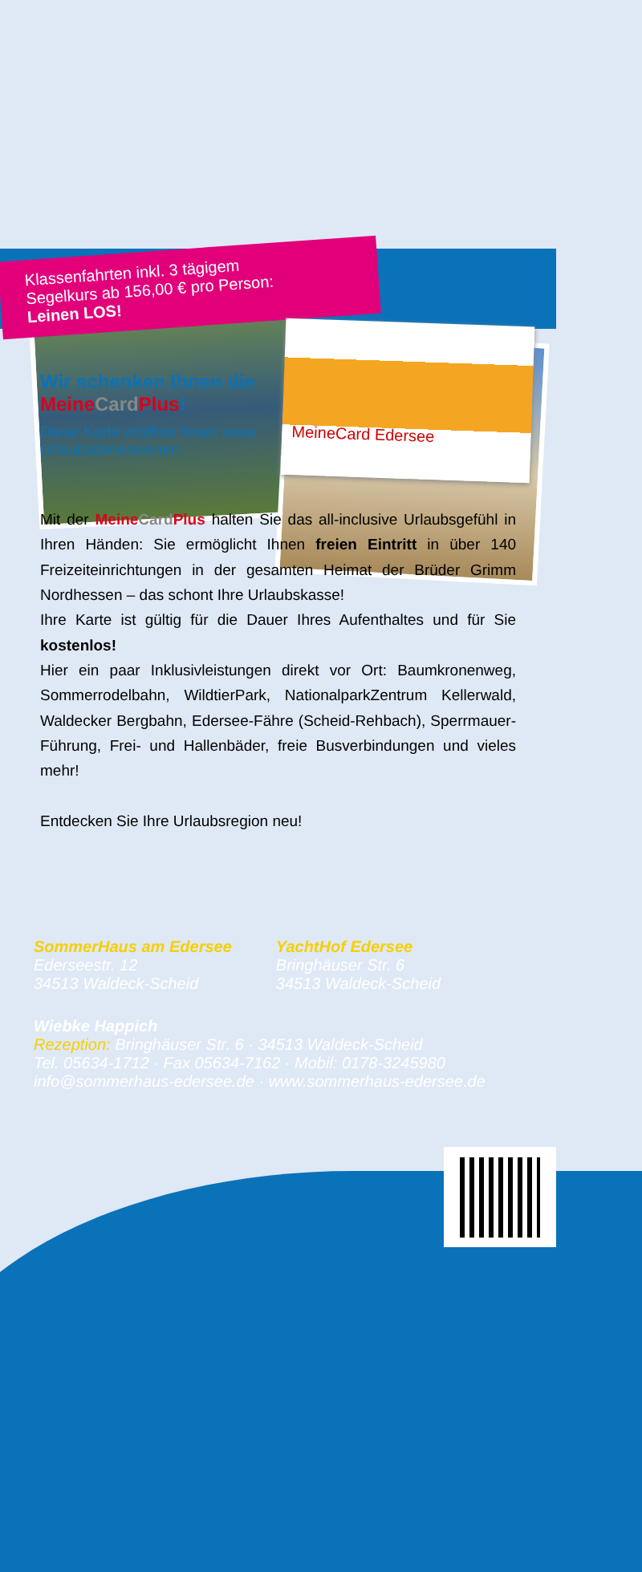Klassenfahrten inkl. 3 tägigem
Segelkurs ab 156,00 € pro Person:
Leinen LOS!
Wir schenken Ihnen die Meine Card Plus!
Diese Karte eröffnet Ihnen neue Urlaubsdimensionen.
MeineCard Edersee
Mit der Meine Card Plus halten Sie das all-inclusive Urlaubsgefühl in Ihren Händen: Sie ermöglicht Ihnen freien Eintritt in über 140 Freizeiteinrichtungen in der gesamten Heimat der Brüder Grimm Nordhessen – das schont Ihre Urlaubskasse!
Ihre Karte ist gültig für die Dauer Ihres Aufenthaltes und für Sie kostenlos!
Hier ein paar Inklusivleistungen direkt vor Ort: Baumkronenweg, Sommerrodelbahn, WildtierPark, NationalparkZentrum Kellerwald, Waldecker Bergbahn, Edersee-Fähre (Scheid-Rehbach), Sperrmauer-Führung, Frei- und Hallenbäder, freie Busverbindungen und vieles mehr!
Entdecken Sie Ihre Urlaubsregion neu!
SommerHaus am Edersee
Ederseestr. 12
34513 Waldeck-Scheid
YachtHof Edersee
Bringhäuser Str. 6
34513 Waldeck-Scheid
Wiebke Happich
Rezeption: Bringhäuser Str. 6 · 34513 Waldeck-Scheid
Tel. 05634-1712 · Fax 05634-7162 · Mobil: 0178-3245980
info@sommerhaus-edersee.de · www.sommerhaus-edersee.de